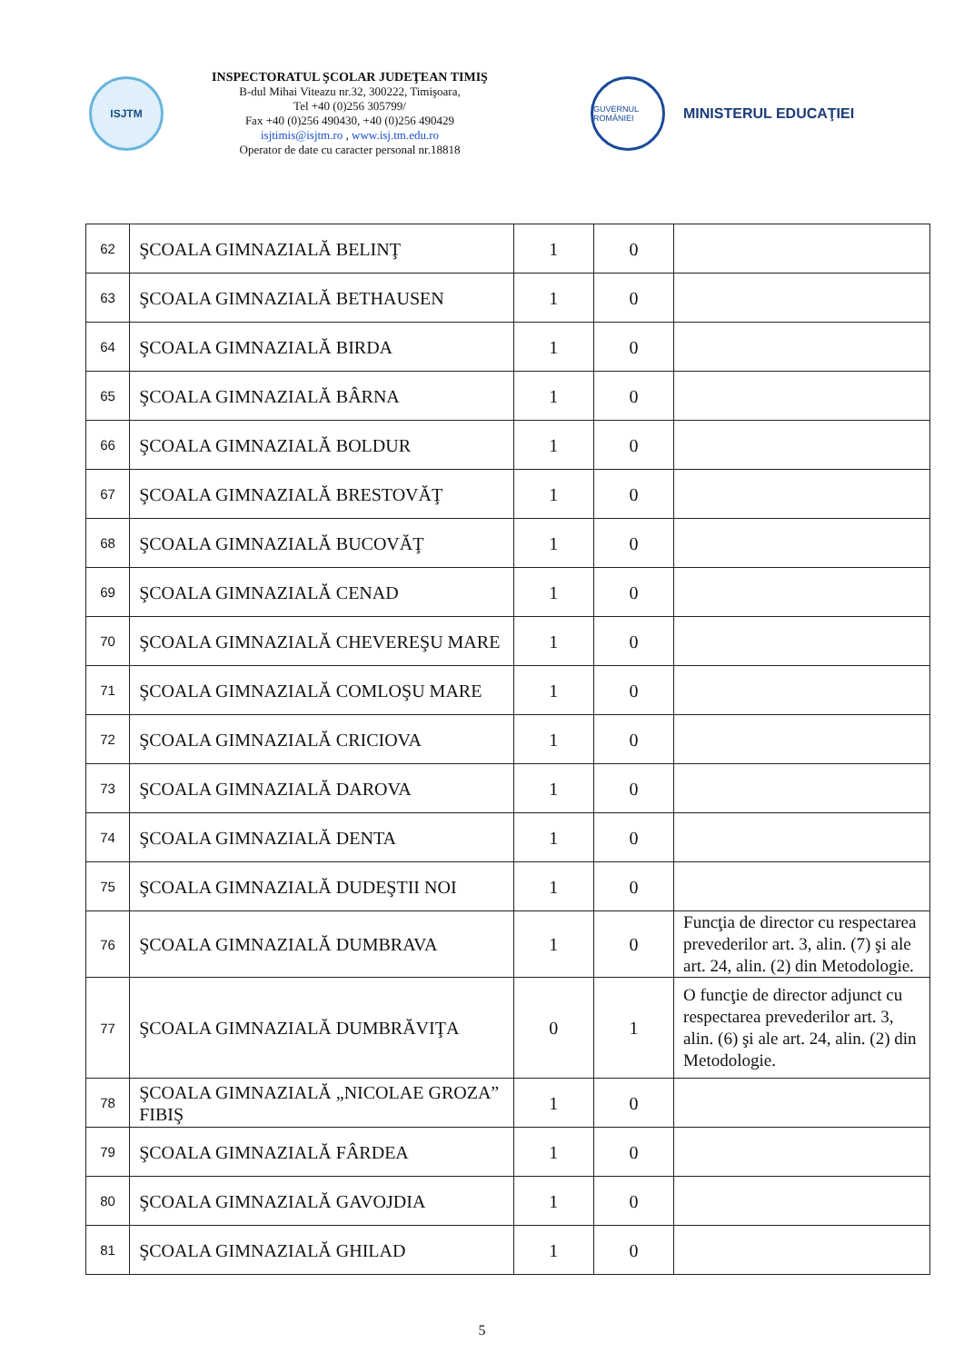ISJTM
INSPECTORATUL ŞCOLAR JUDEŢEAN TIMIŞ
B-dul Mihai Viteazu nr.32, 300222, Timişoara,
Tel +40 (0)256 305799/
Fax +40 (0)256 490430, +40 (0)256 490429
isjtimis@isjtm.ro , www.isj.tm.edu.ro
Operator de date cu caracter personal nr.18818
GUVERNUL ROMÂNIEI
MINISTERUL EDUCAŢIEI
| 62 | ŞCOALA GIMNAZIALĂ BELINŢ | 1 | 0 | |
| 63 | ŞCOALA GIMNAZIALĂ BETHAUSEN | 1 | 0 | |
| 64 | ŞCOALA GIMNAZIALĂ BIRDA | 1 | 0 | |
| 65 | ŞCOALA GIMNAZIALĂ BÂRNA | 1 | 0 | |
| 66 | ŞCOALA GIMNAZIALĂ BOLDUR | 1 | 0 | |
| 67 | ŞCOALA GIMNAZIALĂ BRESTOVĂŢ | 1 | 0 | |
| 68 | ŞCOALA GIMNAZIALĂ BUCOVĂŢ | 1 | 0 | |
| 69 | ŞCOALA GIMNAZIALĂ CENAD | 1 | 0 | |
| 70 | ŞCOALA GIMNAZIALĂ CHEVEREŞU MARE | 1 | 0 | |
| 71 | ŞCOALA GIMNAZIALĂ COMLOŞU MARE | 1 | 0 | |
| 72 | ŞCOALA GIMNAZIALĂ CRICIOVA | 1 | 0 | |
| 73 | ŞCOALA GIMNAZIALĂ DAROVA | 1 | 0 | |
| 74 | ŞCOALA GIMNAZIALĂ DENTA | 1 | 0 | |
| 75 | ŞCOALA GIMNAZIALĂ DUDEŞTII NOI | 1 | 0 | |
| 76 | ŞCOALA GIMNAZIALĂ DUMBRAVA | 1 | 0 | Funcţia de director cu respectarea prevederilor art. 3, alin. (7) şi ale art. 24, alin. (2) din Metodologie. |
| 77 | ŞCOALA GIMNAZIALĂ DUMBRĂVIŢA | 0 | 1 | O funcţie de director adjunct cu respectarea prevederilor art. 3, alin. (6) şi ale art. 24, alin. (2) din Metodologie. |
| 78 | ŞCOALA GIMNAZIALĂ „NICOLAE GROZA” FIBIŞ | 1 | 0 | |
| 79 | ŞCOALA GIMNAZIALĂ FÂRDEA | 1 | 0 | |
| 80 | ŞCOALA GIMNAZIALĂ GAVOJDIA | 1 | 0 | |
| 81 | ŞCOALA GIMNAZIALĂ GHILAD | 1 | 0 | |
5